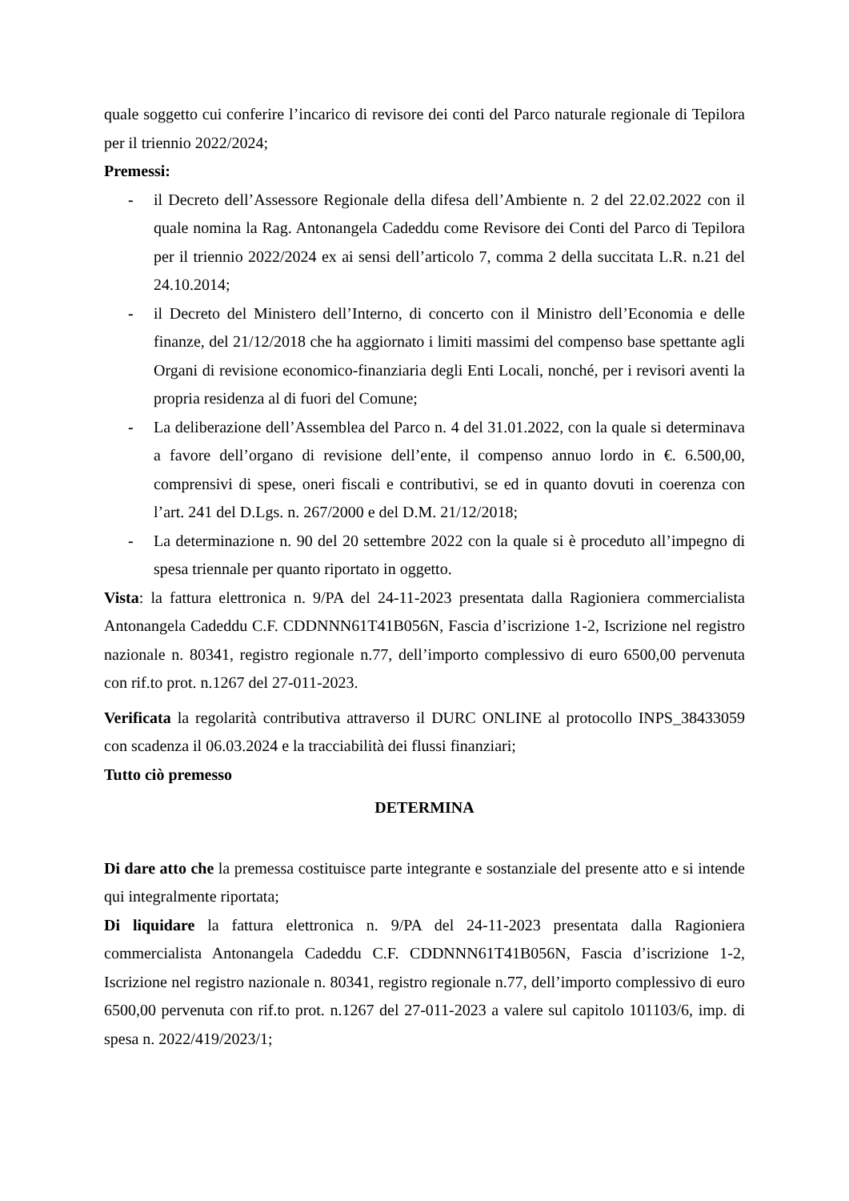quale soggetto cui conferire l’incarico di revisore dei conti del Parco naturale regionale di Tepilora per il triennio 2022/2024;
Premessi:
- il Decreto dell’Assessore Regionale della difesa dell’Ambiente n. 2 del 22.02.2022 con il quale nomina la Rag. Antonangela Cadeddu come Revisore dei Conti del Parco di Tepilora per il triennio 2022/2024 ex ai sensi dell’articolo 7, comma 2 della succitata L.R. n.21 del 24.10.2014;
- il Decreto del Ministero dell’Interno, di concerto con il Ministro dell’Economia e delle finanze, del 21/12/2018 che ha aggiornato i limiti massimi del compenso base spettante agli Organi di revisione economico-finanziaria degli Enti Locali, nonché, per i revisori aventi la propria residenza al di fuori del Comune;
- La deliberazione dell’Assemblea del Parco n. 4 del 31.01.2022, con la quale si determinava a favore dell’organo di revisione dell’ente, il compenso annuo lordo in €. 6.500,00, comprensivi di spese, oneri fiscali e contributivi, se ed in quanto dovuti in coerenza con l’art. 241 del D.Lgs. n. 267/2000 e del D.M. 21/12/2018;
- La determinazione n. 90 del 20 settembre 2022 con la quale si è proceduto all’impegno di spesa triennale per quanto riportato in oggetto.
Vista: la fattura elettronica n. 9/PA del 24-11-2023 presentata dalla Ragioniera commercialista Antonangela Cadeddu C.F. CDDNNN61T41B056N, Fascia d’iscrizione 1-2, Iscrizione nel registro nazionale n. 80341, registro regionale n.77, dell’importo complessivo di euro 6500,00 pervenuta con rif.to prot. n.1267 del 27-011-2023.
Verificata la regolarità contributiva attraverso il DURC ONLINE al protocollo INPS_38433059 con scadenza il 06.03.2024 e la tracciabilità dei flussi finanziari;
Tutto ciò premesso
DETERMINA
Di dare atto che la premessa costituisce parte integrante e sostanziale del presente atto e si intende qui integralmente riportata;
Di liquidare la fattura elettronica n. 9/PA del 24-11-2023 presentata dalla Ragioniera commercialista Antonangela Cadeddu C.F. CDDNNN61T41B056N, Fascia d’iscrizione 1-2, Iscrizione nel registro nazionale n. 80341, registro regionale n.77, dell’importo complessivo di euro 6500,00 pervenuta con rif.to prot. n.1267 del 27-011-2023 a valere sul capitolo 101103/6, imp. di spesa n. 2022/419/2023/1;